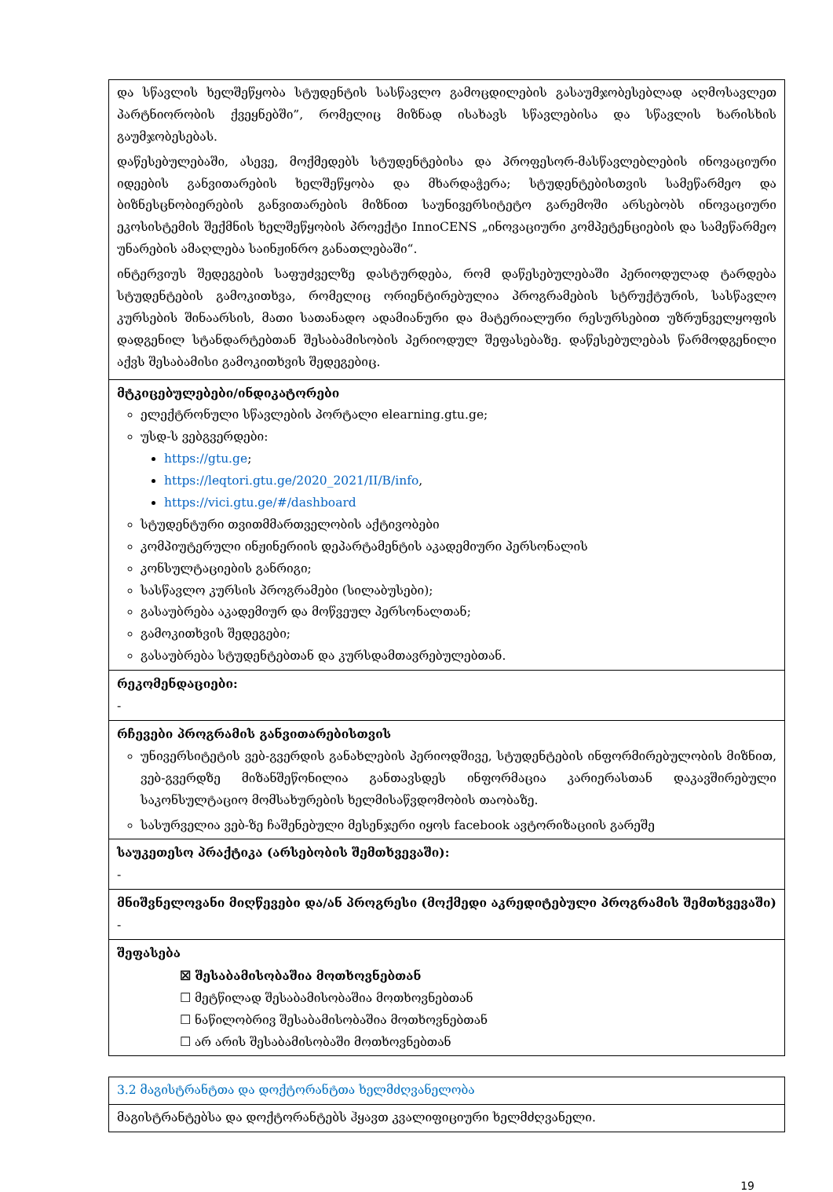| და სწავლის ხელშეწყობა სტუდენტის სასწავლო გამოცდილების გასაუმჯობესებლად აღმოსავლეთ პარტნიორობის ქვეყნებში”, რომელიც მიზნად ისახავს სწავლებისა და სწავლის ხარისხის გაუმჯობესებას. დაწესებულებაში, ასევე, მოქმედებს სტუდენტებისა და პროფესორ-მასწავლებლების ინოვაციური იდეების განვითარების ხელშეწყობა და მხარდაჭერა; სტუდენტებისთვის სამეწარმეო და ბიზნესცნობიერების განვითარების მიზნით საუნივერსიტეტო გარემოში არსებობს ინოვაციური ეკოსისტემის შექმნის ხელშეწყობის პროექტი InnoCENS „ინოვაციური კომპეტენციების და სამეწარმეო უნარების ამაღლება საინჟინრო განათლებაში“. ინტერვიუს შედეგების საფუძველზე დასტურდება, რომ დაწესებულებაში პერიოდულად ტარდება სტუდენტების გამოკითხვა, რომელიც ორიენტირებულია პროგრამების სტრუქტურის, სასწავლო კურსების შინაარსის, მათი სათანადო ადამიანური და მატერიალური რესურსებით უზრუნველყოფის დადგენილ სტანდარტებთან შესაბამისობის პერიოდულ შეფასებაზე. დაწესებულებას წარმოდგენილი აქვს შესაბამისი გამოკითხვის შედეგებიც. |
| მტკიცებულებები/ინდიკატორები ელექტრონული სწავლების პორტალი elearning.gtu.ge; უსდ-ს ვებგვერდები: https://gtu.ge ; https://leqtori.gtu.ge/2020_2021/II/B/info , https://vici.gtu.ge/#/dashboard სტუდენტური თვითმმართველობის აქტივობები კომპიუტერული ინჟინერიის დეპარტამენტის აკადემიური პერსონალის კონსულტაციების განრიგი; სასწავლო კურსის პროგრამები (სილაბუსები); გასაუბრება აკადემიურ და მოწვეულ პერსონალთან; გამოკითხვის შედეგები; გასაუბრება სტუდენტებთან და კურსდამთავრებულებთან. |
| რეკომენდაციები: - |
| რჩევები პროგრამის განვითარებისთვის უნივერსიტეტის ვებ-გვერდის განახლების პერიოდშივე, სტუდენტების ინფორმირებულობის მიზნით, ვებ-გვერდზე მიზანშეწონილია განთავსდეს ინფორმაცია კარიერასთან დაკავშირებული საკონსულტაციო მომსახურების ხელმისაწვდომობის თაობაზე. სასურველია ვებ-ზე ჩაშენებული მესენჯერი იყოს facebook ავტორიზაციის გარეშე |
| საუკეთესო პრაქტიკა (არსებობის შემთხვევაში): - |
| მნიშვნელოვანი მიღწევები და/ან პროგრესი (მოქმედი აკრედიტებული პროგრამის შემთხვევაში) - |
| შეფასება ☒ შესაბამისობაშია მოთხოვნებთან ☐ მეტწილად შესაბამისობაშია მოთხოვნებთან ☐ ნაწილობრივ შესაბამისობაშია მოთხოვნებთან ☐ არ არის შესაბამისობაში მოთხოვნებთან |
| 3.2 მაგისტრანტთა და დოქტორანტთა ხელმძღვანელობა |
| მაგისტრანტებსა და დოქტორანტებს ჰყავთ კვალიფიციური ხელმძღვანელი. |
19